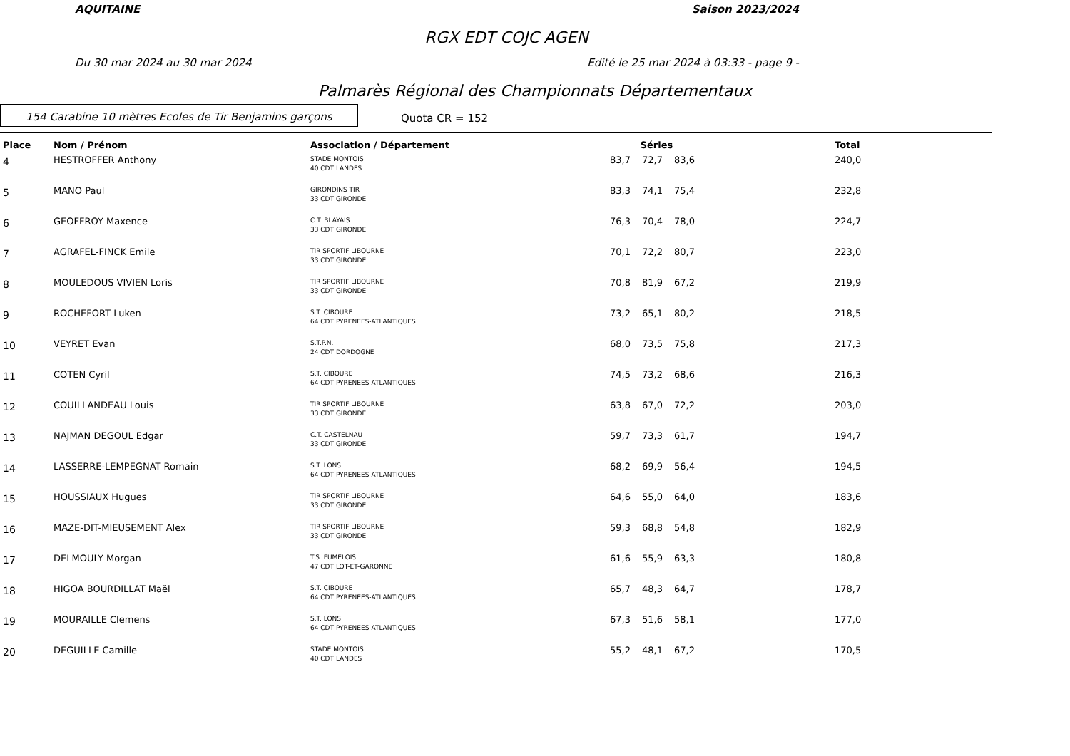AQUITAINE Saison 2023/2024
RGX EDT COJC AGEN
Du 30 mar 2024 au 30 mar 2024 Edité le 25 mar 2024 à 03:33 - page 9 -
Palmarès Régional des Championnats Départementaux
154 Carabine 10 mètres Ecoles de Tir Benjamins garçons
Quota CR = 152
| Place | Nom / Prénom | Association / Département | Séries | | | | Total |
| --- | --- | --- | --- | --- | --- | --- | --- |
| 4 | HESTROFFER Anthony | STADE MONTOIS 40 CDT LANDES | 83,7 | 72,7 | 83,6 | | 240,0 |
| 5 | MANO Paul | GIRONDINS TIR 33 CDT GIRONDE | 83,3 | 74,1 | 75,4 | | 232,8 |
| 6 | GEOFFROY Maxence | C.T. BLAYAIS 33 CDT GIRONDE | 76,3 | 70,4 | 78,0 | | 224,7 |
| 7 | AGRAFEL-FINCK Emile | TIR SPORTIF LIBOURNE 33 CDT GIRONDE | 70,1 | 72,2 | 80,7 | | 223,0 |
| 8 | MOULEDOUS VIVIEN Loris | TIR SPORTIF LIBOURNE 33 CDT GIRONDE | 70,8 | 81,9 | 67,2 | | 219,9 |
| 9 | ROCHEFORT Luken | S.T. CIBOURE 64 CDT PYRENEES-ATLANTIQUES | 73,2 | 65,1 | 80,2 | | 218,5 |
| 10 | VEYRET Evan | S.T.P.N. 24 CDT DORDOGNE | 68,0 | 73,5 | 75,8 | | 217,3 |
| 11 | COTEN Cyril | S.T. CIBOURE 64 CDT PYRENEES-ATLANTIQUES | 74,5 | 73,2 | 68,6 | | 216,3 |
| 12 | COUILLANDEAU Louis | TIR SPORTIF LIBOURNE 33 CDT GIRONDE | 63,8 | 67,0 | 72,2 | | 203,0 |
| 13 | NAJMAN DEGOUL Edgar | C.T. CASTELNAU 33 CDT GIRONDE | 59,7 | 73,3 | 61,7 | | 194,7 |
| 14 | LASSERRE-LEMPEGNAT Romain | S.T. LONS 64 CDT PYRENEES-ATLANTIQUES | 68,2 | 69,9 | 56,4 | | 194,5 |
| 15 | HOUSSIAUX Hugues | TIR SPORTIF LIBOURNE 33 CDT GIRONDE | 64,6 | 55,0 | 64,0 | | 183,6 |
| 16 | MAZE-DIT-MIEUSEMENT Alex | TIR SPORTIF LIBOURNE 33 CDT GIRONDE | 59,3 | 68,8 | 54,8 | | 182,9 |
| 17 | DELMOULY Morgan | T.S. FUMELOIS 47 CDT LOT-ET-GARONNE | 61,6 | 55,9 | 63,3 | | 180,8 |
| 18 | HIGOA BOURDILLAT Maël | S.T. CIBOURE 64 CDT PYRENEES-ATLANTIQUES | 65,7 | 48,3 | 64,7 | | 178,7 |
| 19 | MOURAILLE Clemens | S.T. LONS 64 CDT PYRENEES-ATLANTIQUES | 67,3 | 51,6 | 58,1 | | 177,0 |
| 20 | DEGUILLE Camille | STADE MONTOIS 40 CDT LANDES | 55,2 | 48,1 | 67,2 | | 170,5 |